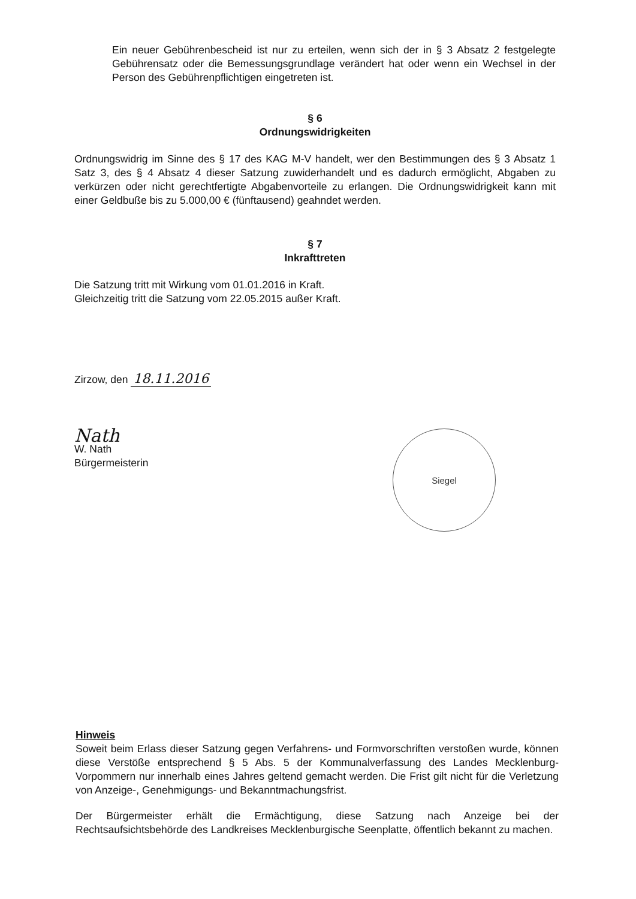Ein neuer Gebührenbescheid ist nur zu erteilen, wenn sich der in § 3 Absatz 2 festgelegte Gebührensatz oder die Bemessungsgrundlage verändert hat oder wenn ein Wechsel in der Person des Gebührenpflichtigen eingetreten ist.
§ 6
Ordnungswidrigkeiten
Ordnungswidrig im Sinne des § 17 des KAG M-V handelt, wer den Bestimmungen des § 3 Absatz 1 Satz 3, des § 4 Absatz 4 dieser Satzung zuwiderhandelt und es dadurch ermöglicht, Abgaben zu verkürzen oder nicht gerechtfertigte Abgabenvorteile zu erlangen. Die Ordnungswidrigkeit kann mit einer Geldbuße bis zu 5.000,00 € (fünftausend) geahndet werden.
§ 7
Inkrafttreten
Die Satzung tritt mit Wirkung vom 01.01.2016 in Kraft.
Gleichzeitig tritt die Satzung vom 22.05.2015 außer Kraft.
Zirzow, den 18.11.2016
Nath
W. Nath
Bürgermeisterin
Siegel
Hinweis
Soweit beim Erlass dieser Satzung gegen Verfahrens- und Formvorschriften verstoßen wurde, können diese Verstöße entsprechend § 5 Abs. 5 der Kommunalverfassung des Landes Mecklenburg-Vorpommern nur innerhalb eines Jahres geltend gemacht werden. Die Frist gilt nicht für die Verletzung von Anzeige-, Genehmigungs- und Bekanntmachungsfrist.
Der Bürgermeister erhält die Ermächtigung, diese Satzung nach Anzeige bei der Rechtsaufsichtsbehörde des Landkreises Mecklenburgische Seenplatte, öffentlich bekannt zu machen.